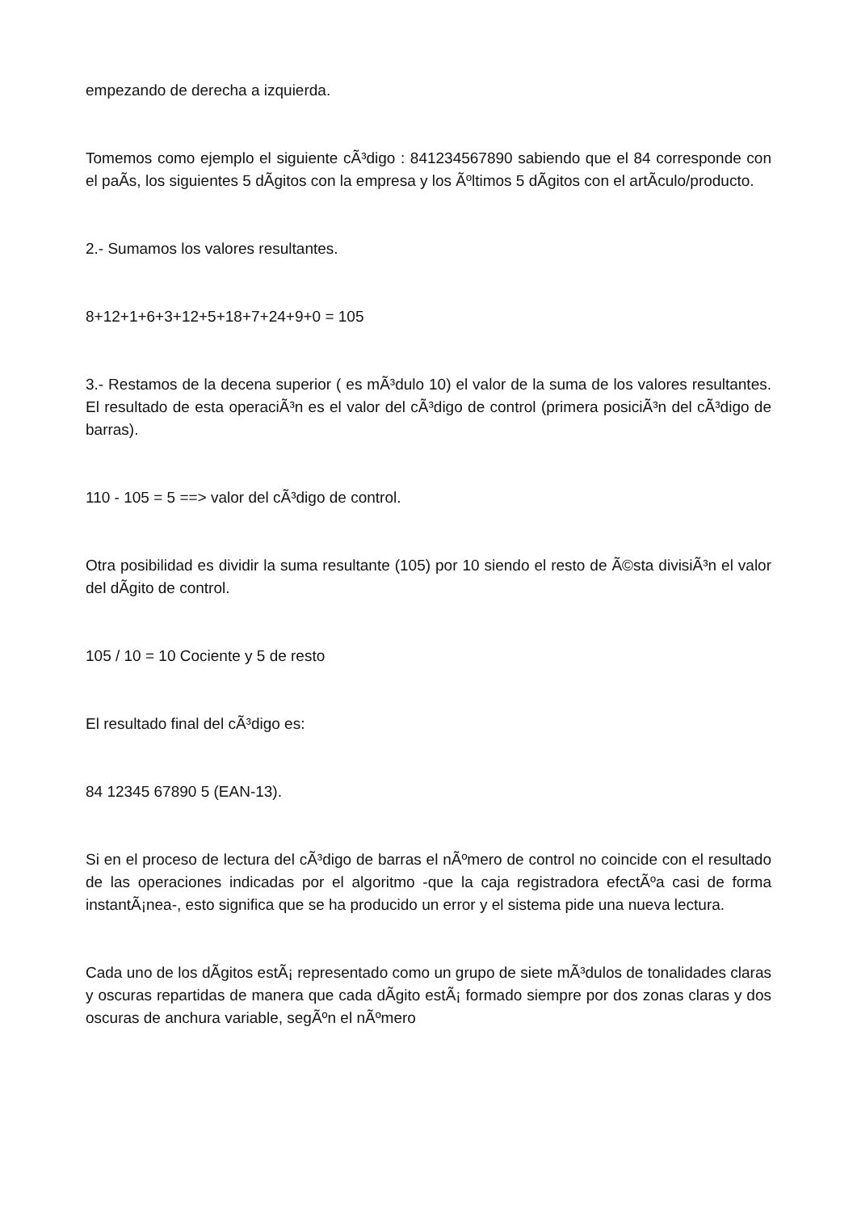empezando de derecha a izquierda.
Tomemos como ejemplo el siguiente cÃ³digo : 841234567890 sabiendo que el 84 corresponde con el paÃ­s, los siguientes 5 dÃ­gitos con la empresa y los Ãºltimos 5 dÃ­gitos con el artÃ­culo/producto.
2.- Sumamos los valores resultantes.
8+12+1+6+3+12+5+18+7+24+9+0 = 105
3.- Restamos de la decena superior ( es mÃ³dulo 10) el valor de la suma de los valores resultantes. El resultado de esta operaciÃ³n es el valor del cÃ³digo de control (primera posiciÃ³n del cÃ³digo de barras).
110 - 105 = 5 ==> valor del cÃ³digo de control.
Otra posibilidad es dividir la suma resultante (105) por 10 siendo el resto de Ã©sta divisiÃ³n el valor del dÃ­gito de control.
105 / 10 = 10 Cociente y 5 de resto
El resultado final del cÃ³digo es:
84 12345 67890 5 (EAN-13).
Si en el proceso de lectura del cÃ³digo de barras el nÃºmero de control no coincide con el resultado de las operaciones indicadas por el algoritmo -que la caja registradora efectÃºa casi de forma instantÃ¡nea-, esto significa que se ha producido un error y el sistema pide una nueva lectura.
Cada uno de los dÃ­gitos estÃ¡ representado como un grupo de siete mÃ³dulos de tonalidades claras y oscuras repartidas de manera que cada dÃ­gito estÃ¡ formado siempre por dos zonas claras y dos oscuras de anchura variable, segÃºn el nÃºmero